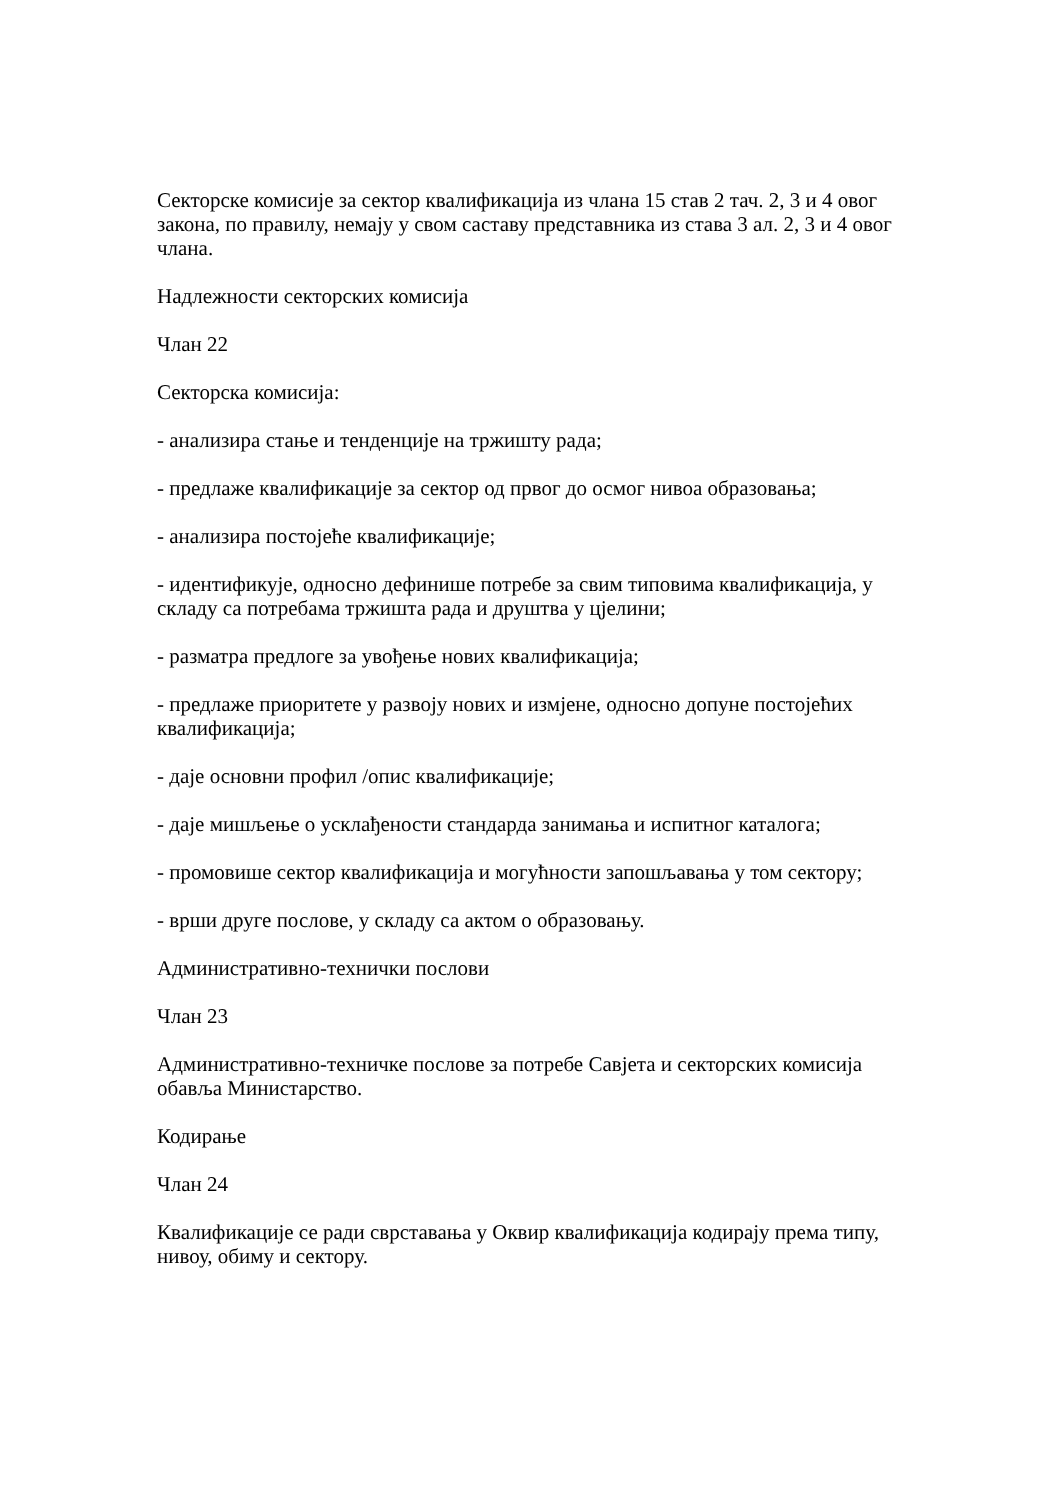Секторске комисије за сектор квалификација из члана 15 став 2 тач. 2, 3 и 4 овог закона, по правилу, немају у свом саставу представника из става 3 ал. 2, 3 и 4 овог члана.
Надлежности секторских комисија
Члан 22
Секторска комисија:
- анализира стање и тенденције на тржишту рада;
- предлаже квалификације за сектор од првог до осмог нивоа образовања;
- анализира постојеће квалификације;
- идентификује, односно дефинише потребе за свим типовима квалификација, у складу са потребама тржишта рада и друштва у цјелини;
- разматра предлоге за увођење нових квалификација;
- предлаже приоритете у развоју нових и измјене, односно допуне постојећих квалификација;
- даје основни профил /опис квалификације;
- даје мишљење о усклађености стандарда занимања и испитног каталога;
- промовише сектор квалификација и могућности запошљавања у том сектору;
- врши друге послове, у складу са актом о образовању.
Административно-технички послови
Члан 23
Административно-техничке послове за потребе Савјета и секторских комисија обавља Министарство.
Кодирање
Члан 24
Квалификације се ради сврставања у Оквир квалификација кодирају према типу, нивоу, обиму и сектору.